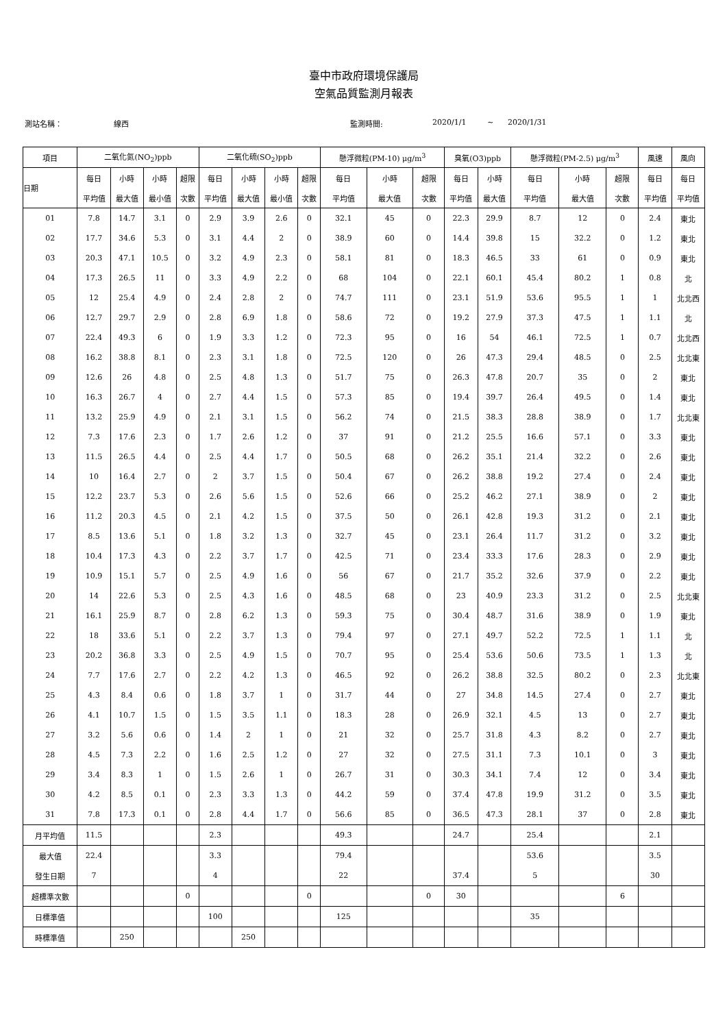臺中市政府環境保護局
空氣品質監測月報表
測站名稱： 線西 監測時間: 2020/1/1 ~ 2020/1/31
| 項目 | 二氧化氮(NO<sub>2</sub>)ppb | | | | 二氧化硫(SO<sub>2</sub>)ppb | | | | 懸浮微粒(PM-10) μg/m<sup>3</sup> | | | 臭氧(O3)ppb | | 懸浮微粒(PM-2.5) μg/m<sup>3</sup> | | | 風速 | 風向 |
| --- | --- | --- | --- | --- | --- | --- | --- | --- | --- | --- | --- | --- | --- | --- | --- | --- | --- | --- |
| 日期 | 每日 | 小時 | 小時 | 超限 | 每日 | 小時 | 小時 | 超限 | 每日 | 小時 | 超限 | 每日 | 小時 | 每日 | 小時 | 超限 | 每日 | 每日 |
| | 平均值 | 最大值 | 最小值 | 次數 | 平均值 | 最大值 | 最小值 | 次數 | 平均值 | 最大值 | 次數 | 平均值 | 最大值 | 平均值 | 最大值 | 次數 | 平均值 | 平均值 |
| 01 | 7.8 | 14.7 | 3.1 | 0 | 2.9 | 3.9 | 2.6 | 0 | 32.1 | 45 | 0 | 22.3 | 29.9 | 8.7 | 12 | 0 | 2.4 | 東北 |
| 02 | 17.7 | 34.6 | 5.3 | 0 | 3.1 | 4.4 | 2 | 0 | 38.9 | 60 | 0 | 14.4 | 39.8 | 15 | 32.2 | 0 | 1.2 | 東北 |
| 03 | 20.3 | 47.1 | 10.5 | 0 | 3.2 | 4.9 | 2.3 | 0 | 58.1 | 81 | 0 | 18.3 | 46.5 | 33 | 61 | 0 | 0.9 | 東北 |
| 04 | 17.3 | 26.5 | 11 | 0 | 3.3 | 4.9 | 2.2 | 0 | 68 | 104 | 0 | 22.1 | 60.1 | 45.4 | 80.2 | 1 | 0.8 | 北 |
| 05 | 12 | 25.4 | 4.9 | 0 | 2.4 | 2.8 | 2 | 0 | 74.7 | 111 | 0 | 23.1 | 51.9 | 53.6 | 95.5 | 1 | 1 | 北北西 |
| 06 | 12.7 | 29.7 | 2.9 | 0 | 2.8 | 6.9 | 1.8 | 0 | 58.6 | 72 | 0 | 19.2 | 27.9 | 37.3 | 47.5 | 1 | 1.1 | 北 |
| 07 | 22.4 | 49.3 | 6 | 0 | 1.9 | 3.3 | 1.2 | 0 | 72.3 | 95 | 0 | 16 | 54 | 46.1 | 72.5 | 1 | 0.7 | 北北西 |
| 08 | 16.2 | 38.8 | 8.1 | 0 | 2.3 | 3.1 | 1.8 | 0 | 72.5 | 120 | 0 | 26 | 47.3 | 29.4 | 48.5 | 0 | 2.5 | 北北東 |
| 09 | 12.6 | 26 | 4.8 | 0 | 2.5 | 4.8 | 1.3 | 0 | 51.7 | 75 | 0 | 26.3 | 47.8 | 20.7 | 35 | 0 | 2 | 東北 |
| 10 | 16.3 | 26.7 | 4 | 0 | 2.7 | 4.4 | 1.5 | 0 | 57.3 | 85 | 0 | 19.4 | 39.7 | 26.4 | 49.5 | 0 | 1.4 | 東北 |
| 11 | 13.2 | 25.9 | 4.9 | 0 | 2.1 | 3.1 | 1.5 | 0 | 56.2 | 74 | 0 | 21.5 | 38.3 | 28.8 | 38.9 | 0 | 1.7 | 北北東 |
| 12 | 7.3 | 17.6 | 2.3 | 0 | 1.7 | 2.6 | 1.2 | 0 | 37 | 91 | 0 | 21.2 | 25.5 | 16.6 | 57.1 | 0 | 3.3 | 東北 |
| 13 | 11.5 | 26.5 | 4.4 | 0 | 2.5 | 4.4 | 1.7 | 0 | 50.5 | 68 | 0 | 26.2 | 35.1 | 21.4 | 32.2 | 0 | 2.6 | 東北 |
| 14 | 10 | 16.4 | 2.7 | 0 | 2 | 3.7 | 1.5 | 0 | 50.4 | 67 | 0 | 26.2 | 38.8 | 19.2 | 27.4 | 0 | 2.4 | 東北 |
| 15 | 12.2 | 23.7 | 5.3 | 0 | 2.6 | 5.6 | 1.5 | 0 | 52.6 | 66 | 0 | 25.2 | 46.2 | 27.1 | 38.9 | 0 | 2 | 東北 |
| 16 | 11.2 | 20.3 | 4.5 | 0 | 2.1 | 4.2 | 1.5 | 0 | 37.5 | 50 | 0 | 26.1 | 42.8 | 19.3 | 31.2 | 0 | 2.1 | 東北 |
| 17 | 8.5 | 13.6 | 5.1 | 0 | 1.8 | 3.2 | 1.3 | 0 | 32.7 | 45 | 0 | 23.1 | 26.4 | 11.7 | 31.2 | 0 | 3.2 | 東北 |
| 18 | 10.4 | 17.3 | 4.3 | 0 | 2.2 | 3.7 | 1.7 | 0 | 42.5 | 71 | 0 | 23.4 | 33.3 | 17.6 | 28.3 | 0 | 2.9 | 東北 |
| 19 | 10.9 | 15.1 | 5.7 | 0 | 2.5 | 4.9 | 1.6 | 0 | 56 | 67 | 0 | 21.7 | 35.2 | 32.6 | 37.9 | 0 | 2.2 | 東北 |
| 20 | 14 | 22.6 | 5.3 | 0 | 2.5 | 4.3 | 1.6 | 0 | 48.5 | 68 | 0 | 23 | 40.9 | 23.3 | 31.2 | 0 | 2.5 | 北北東 |
| 21 | 16.1 | 25.9 | 8.7 | 0 | 2.8 | 6.2 | 1.3 | 0 | 59.3 | 75 | 0 | 30.4 | 48.7 | 31.6 | 38.9 | 0 | 1.9 | 東北 |
| 22 | 18 | 33.6 | 5.1 | 0 | 2.2 | 3.7 | 1.3 | 0 | 79.4 | 97 | 0 | 27.1 | 49.7 | 52.2 | 72.5 | 1 | 1.1 | 北 |
| 23 | 20.2 | 36.8 | 3.3 | 0 | 2.5 | 4.9 | 1.5 | 0 | 70.7 | 95 | 0 | 25.4 | 53.6 | 50.6 | 73.5 | 1 | 1.3 | 北 |
| 24 | 7.7 | 17.6 | 2.7 | 0 | 2.2 | 4.2 | 1.3 | 0 | 46.5 | 92 | 0 | 26.2 | 38.8 | 32.5 | 80.2 | 0 | 2.3 | 北北東 |
| 25 | 4.3 | 8.4 | 0.6 | 0 | 1.8 | 3.7 | 1 | 0 | 31.7 | 44 | 0 | 27 | 34.8 | 14.5 | 27.4 | 0 | 2.7 | 東北 |
| 26 | 4.1 | 10.7 | 1.5 | 0 | 1.5 | 3.5 | 1.1 | 0 | 18.3 | 28 | 0 | 26.9 | 32.1 | 4.5 | 13 | 0 | 2.7 | 東北 |
| 27 | 3.2 | 5.6 | 0.6 | 0 | 1.4 | 2 | 1 | 0 | 21 | 32 | 0 | 25.7 | 31.8 | 4.3 | 8.2 | 0 | 2.7 | 東北 |
| 28 | 4.5 | 7.3 | 2.2 | 0 | 1.6 | 2.5 | 1.2 | 0 | 27 | 32 | 0 | 27.5 | 31.1 | 7.3 | 10.1 | 0 | 3 | 東北 |
| 29 | 3.4 | 8.3 | 1 | 0 | 1.5 | 2.6 | 1 | 0 | 26.7 | 31 | 0 | 30.3 | 34.1 | 7.4 | 12 | 0 | 3.4 | 東北 |
| 30 | 4.2 | 8.5 | 0.1 | 0 | 2.3 | 3.3 | 1.3 | 0 | 44.2 | 59 | 0 | 37.4 | 47.8 | 19.9 | 31.2 | 0 | 3.5 | 東北 |
| 31 | 7.8 | 17.3 | 0.1 | 0 | 2.8 | 4.4 | 1.7 | 0 | 56.6 | 85 | 0 | 36.5 | 47.3 | 28.1 | 37 | 0 | 2.8 | 東北 |
| 月平均值 | 11.5 | | | | 2.3 | | | | 49.3 | | | 24.7 | | 25.4 | | | 2.1 | |
| 最大值 | 22.4 | | | | 3.3 | | | | 79.4 | | | | | 53.6 | | | 3.5 | |
| 發生日期 | 7 | | | | 4 | | | | 22 | | | 37.4 | | 5 | | | 30 | |
| 超標準次數 | | | | 0 | | | | 0 | | | 0 | 30 | | | | 6 | | |
| 日標準值 | | | | | 100 | | | | 125 | | | | | 35 | | | | |
| 時標準值 | | 250 | | | | 250 | | | | | | | | | | | | |